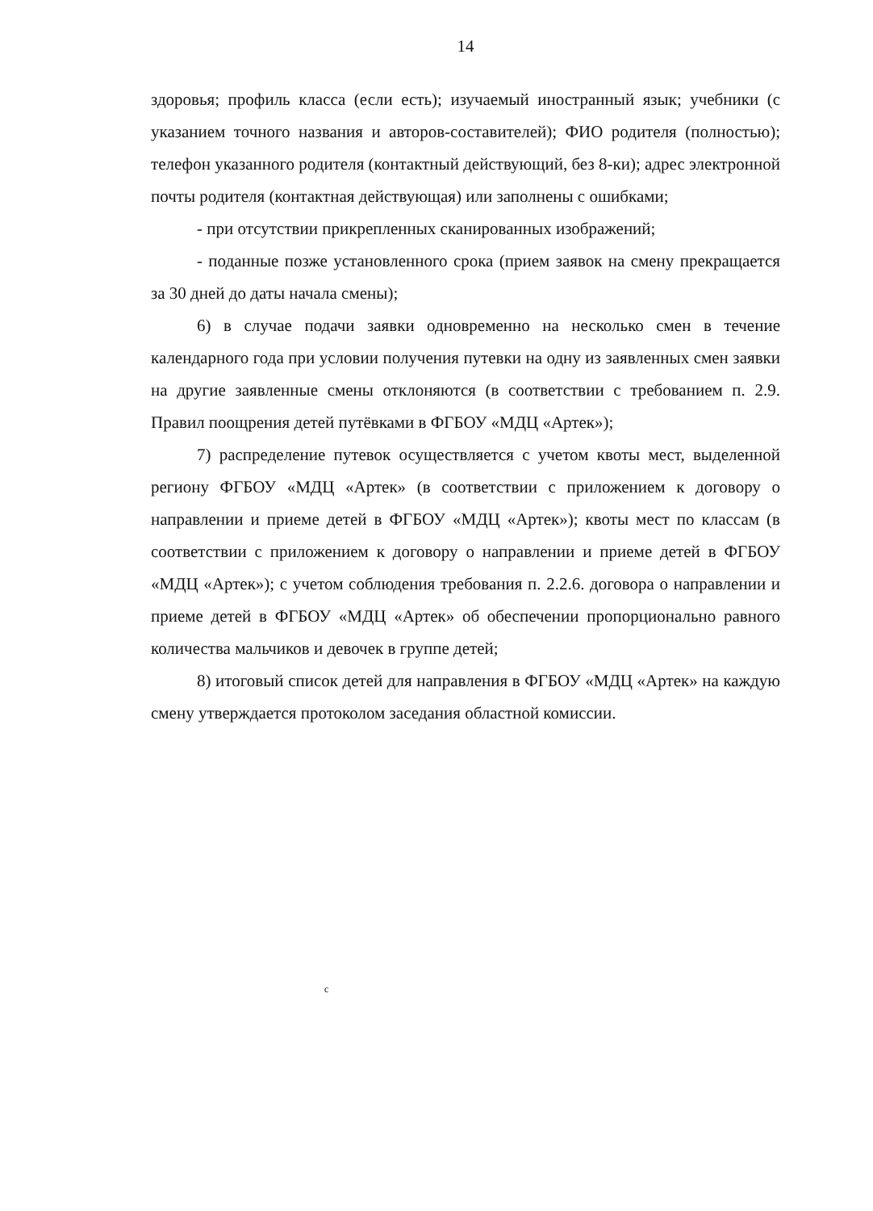14
здоровья; профиль класса (если есть); изучаемый иностранный язык; учебники (с указанием точного названия и авторов-составителей); ФИО родителя (полностью); телефон указанного родителя (контактный действующий, без 8-ки); адрес электронной почты родителя (контактная действующая) или заполнены с ошибками;
- при отсутствии прикрепленных сканированных изображений;
- поданные позже установленного срока (прием заявок на смену прекращается за 30 дней до даты начала смены);
6) в случае подачи заявки одновременно на несколько смен в течение календарного года при условии получения путевки на одну из заявленных смен заявки на другие заявленные смены отклоняются (в соответствии с требованием п. 2.9. Правил поощрения детей путёвками в ФГБОУ «МДЦ «Артек»);
7) распределение путевок осуществляется с учетом квоты мест, выделенной региону ФГБОУ «МДЦ «Артек» (в соответствии с приложением к договору о направлении и приеме детей в ФГБОУ «МДЦ «Артек»); квоты мест по классам (в соответствии с приложением к договору о направлении и приеме детей в ФГБОУ «МДЦ «Артек»); с учетом соблюдения требования п. 2.2.6. договора о направлении и приеме детей в ФГБОУ «МДЦ «Артек» об обеспечении пропорционально равного количества мальчиков и девочек в группе детей;
8) итоговый список детей для направления в ФГБОУ «МДЦ «Артек» на каждую смену утверждается протоколом заседания областной комиссии.
c